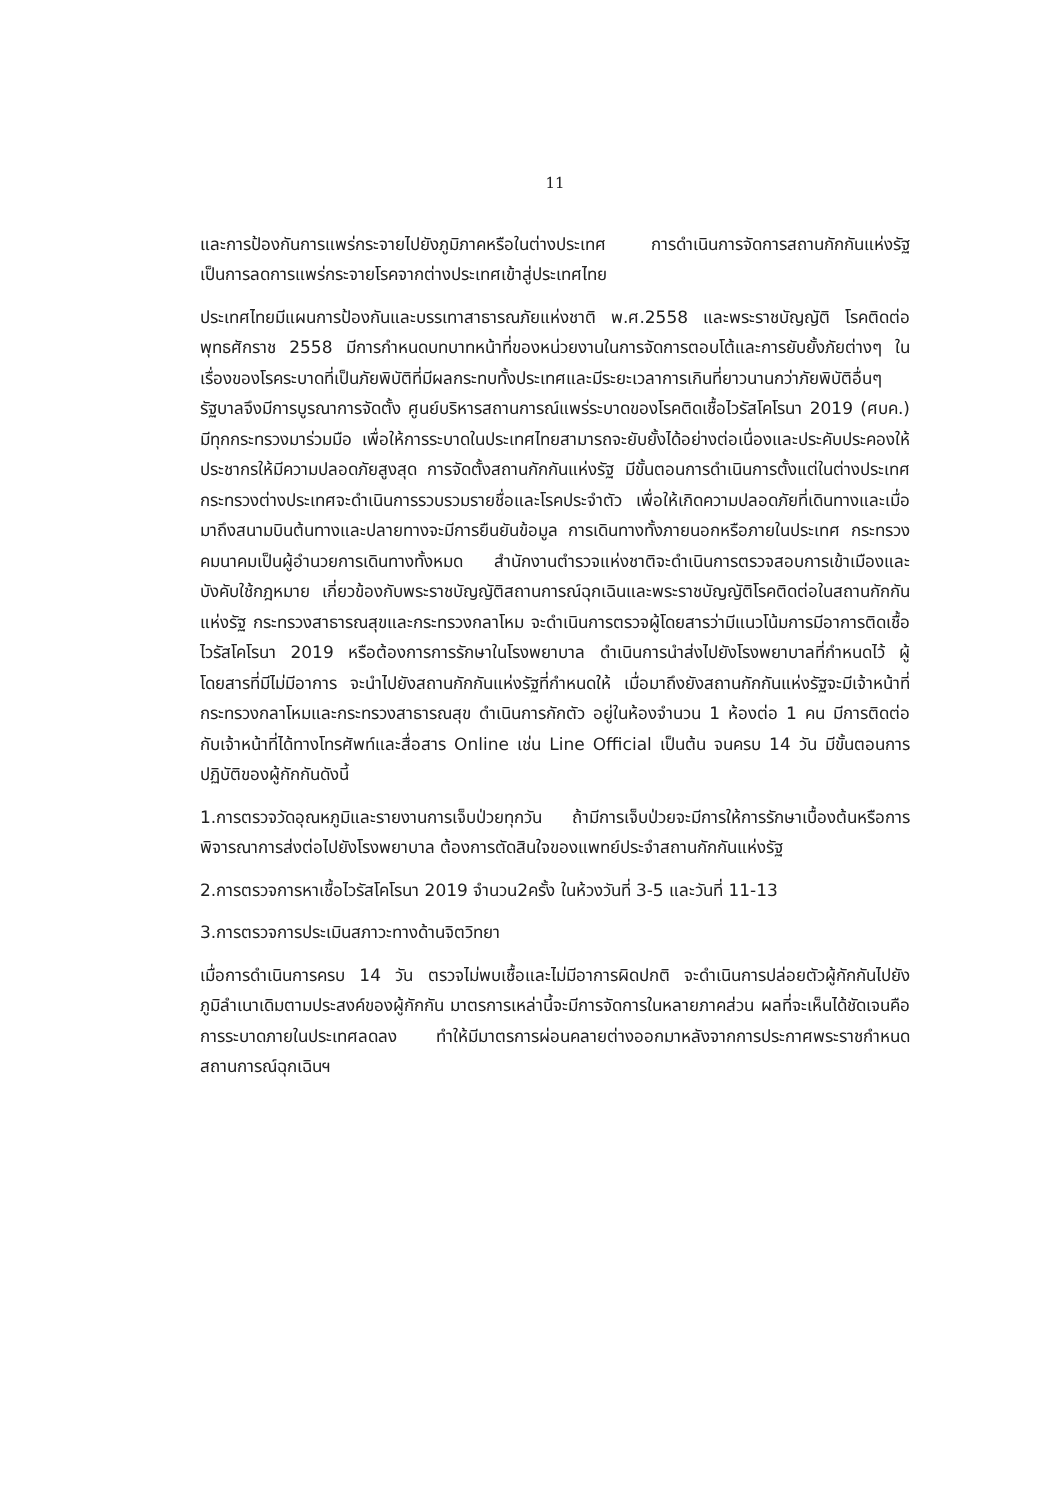11
และการป้องกันการแพร่กระจายไปยังภูมิภาคหรือในต่างประเทศ การดำเนินการจัดการสถานกักกันแห่งรัฐ เป็นการลดการแพร่กระจายโรคจากต่างประเทศเข้าสู่ประเทศไทย
ประเทศไทยมีแผนการป้องกันและบรรเทาสาธารณภัยแห่งชาติ พ.ศ.2558 และพระราชบัญญัติ โรคติดต่อ พุทธศักราช 2558 มีการกำหนดบทบาทหน้าที่ของหน่วยงานในการจัดการตอบโต้และการยับยั้งภัยต่างๆ ในเรื่องของโรคระบาดที่เป็นภัยพิบัติที่มีผลกระทบทั้งประเทศและมีระยะเวลาการเกินที่ยาวนานกว่าภัยพิบัติอื่นๆ รัฐบาลจึงมีการบูรณาการจัดตั้ง ศูนย์บริหารสถานการณ์แพร่ระบาดของโรคติดเชื้อไวรัสโคโรนา 2019 (ศบค.) มีทุกกระทรวงมาร่วมมือ เพื่อให้การระบาดในประเทศไทยสามารถจะยับยั้งได้อย่างต่อเนื่องและประคับประคองให้ประชากรให้มีความปลอดภัยสูงสุด การจัดตั้งสถานกักกันแห่งรัฐ มีขั้นตอนการดำเนินการตั้งแต่ในต่างประเทศ กระทรวงต่างประเทศจะดำเนินการรวบรวมรายชื่อและโรคประจำตัว เพื่อให้เกิดความปลอดภัยที่เดินทางและเมื่อมาถึงสนามบินต้นทางและปลายทางจะมีการยืนยันข้อมูล การเดินทางทั้งภายนอกหรือภายในประเทศ กระทรวงคมนาคมเป็นผู้อำนวยการเดินทางทั้งหมด สำนักงานตำรวจแห่งชาติจะดำเนินการตรวจสอบการเข้าเมืองและบังคับใช้กฎหมาย เกี่ยวข้องกับพระราชบัญญัติสถานการณ์ฉุกเฉินและพระราชบัญญัติโรคติดต่อในสถานกักกันแห่งรัฐ กระทรวงสาธารณสุขและกระทรวงกลาโหม จะดำเนินการตรวจผู้โดยสารว่ามีแนวโน้มการมีอาการติดเชื้อไวรัสโคโรนา 2019 หรือต้องการการรักษาในโรงพยาบาล ดำเนินการนำส่งไปยังโรงพยาบาลที่กำหนดไว้ ผู้โดยสารที่มีไม่มีอาการ จะนำไปยังสถานกักกันแห่งรัฐที่กำหนดให้ เมื่อมาถึงยังสถานกักกันแห่งรัฐจะมีเจ้าหน้าที่กระทรวงกลาโหมและกระทรวงสาธารณสุข ดำเนินการกักตัว อยู่ในห้องจำนวน 1 ห้องต่อ 1 คน มีการติดต่อกับเจ้าหน้าที่ได้ทางโทรศัพท์และสื่อสาร Online เช่น Line Official เป็นต้น จนครบ 14 วัน มีขั้นตอนการปฏิบัติของผู้กักกันดังนี้
1.การตรวจวัดอุณหภูมิและรายงานการเจ็บป่วยทุกวัน ถ้ามีการเจ็บป่วยจะมีการให้การรักษาเบื้องต้นหรือการพิจารณาการส่งต่อไปยังโรงพยาบาล ต้องการตัดสินใจของแพทย์ประจำสถานกักกันแห่งรัฐ
2.การตรวจการหาเชื้อไวรัสโคโรนา 2019 จำนวน2ครั้ง ในห้วงวันที่ 3-5 และวันที่ 11-13
3.การตรวจการประเมินสภาวะทางด้านจิตวิทยา
เมื่อการดำเนินการครบ 14 วัน ตรวจไม่พบเชื้อและไม่มีอาการผิดปกติ จะดำเนินการปล่อยตัวผู้กักกันไปยังภูมิลำเนาเดิมตามประสงค์ของผู้กักกัน มาตรการเหล่านี้จะมีการจัดการในหลายภาคส่วน ผลที่จะเห็นได้ชัดเจนคือการระบาดภายในประเทศลดลง ทำให้มีมาตรการผ่อนคลายต่างออกมาหลังจากการประกาศพระราชกำหนดสถานการณ์ฉุกเฉินฯ